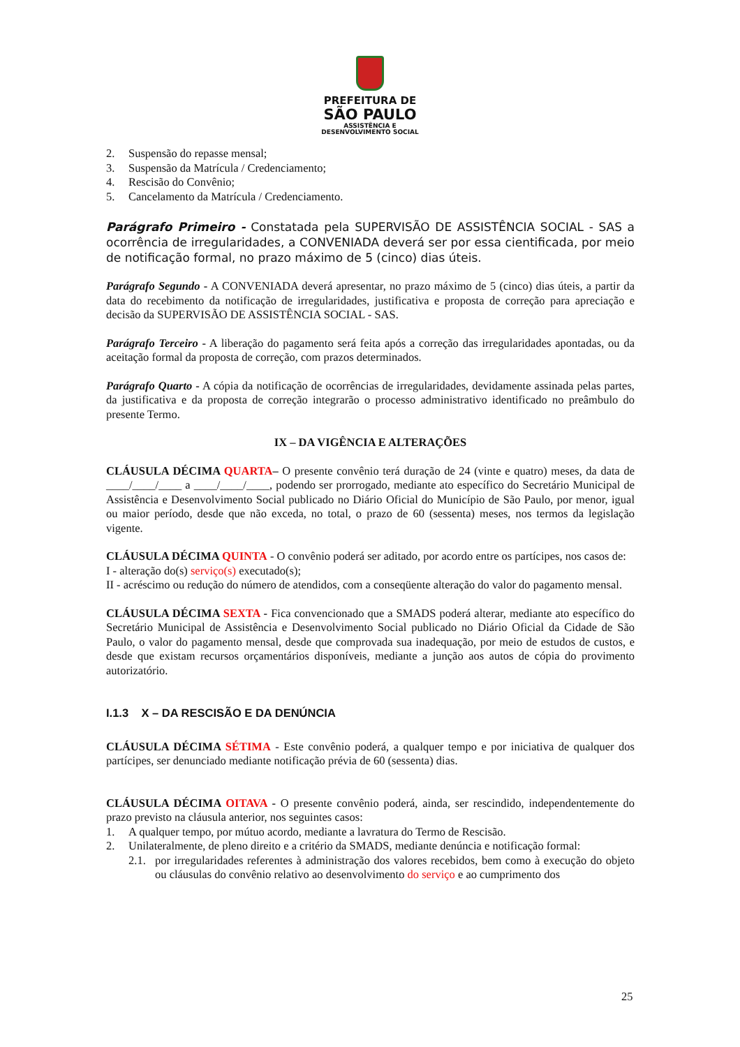PREFEITURA DE
SÃO PAULO
ASSISTÊNCIA E
DESENVOLVIMENTO SOCIAL
2. Suspensão do repasse mensal;
3. Suspensão da Matrícula / Credenciamento;
4. Rescisão do Convênio;
5. Cancelamento da Matrícula / Credenciamento.
Parágrafo Primeiro - Constatada pela SUPERVISÃO DE ASSISTÊNCIA SOCIAL - SAS a ocorrência de irregularidades, a CONVENIADA deverá ser por essa cientificada, por meio de notificação formal, no prazo máximo de 5 (cinco) dias úteis.
Parágrafo Segundo - A CONVENIADA deverá apresentar, no prazo máximo de 5 (cinco) dias úteis, a partir da data do recebimento da notificação de irregularidades, justificativa e proposta de correção para apreciação e decisão da SUPERVISÃO DE ASSISTÊNCIA SOCIAL - SAS.
Parágrafo Terceiro - A liberação do pagamento será feita após a correção das irregularidades apontadas, ou da aceitação formal da proposta de correção, com prazos determinados.
Parágrafo Quarto - A cópia da notificação de ocorrências de irregularidades, devidamente assinada pelas partes, da justificativa e da proposta de correção integrarão o processo administrativo identificado no preâmbulo do presente Termo.
IX – DA VIGÊNCIA E ALTERAÇÕES
CLÁUSULA DÉCIMA QUARTA– O presente convênio terá duração de 24 (vinte e quatro) meses, da data de ____/____/____ a ____/____/____, podendo ser prorrogado, mediante ato específico do Secretário Municipal de Assistência e Desenvolvimento Social publicado no Diário Oficial do Município de São Paulo, por menor, igual ou maior período, desde que não exceda, no total, o prazo de 60 (sessenta) meses, nos termos da legislação vigente.
CLÁUSULA DÉCIMA QUINTA - O convênio poderá ser aditado, por acordo entre os partícipes, nos casos de:
I - alteração do(s) serviço(s) executado(s);
II - acréscimo ou redução do número de atendidos, com a conseqüente alteração do valor do pagamento mensal.
CLÁUSULA DÉCIMA SEXTA - Fica convencionado que a SMADS poderá alterar, mediante ato específico do Secretário Municipal de Assistência e Desenvolvimento Social publicado no Diário Oficial da Cidade de São Paulo, o valor do pagamento mensal, desde que comprovada sua inadequação, por meio de estudos de custos, e desde que existam recursos orçamentários disponíveis, mediante a junção aos autos de cópia do provimento autorizatório.
I.1.3 X – DA RESCISÃO E DA DENÚNCIA
CLÁUSULA DÉCIMA SÉTIMA - Este convênio poderá, a qualquer tempo e por iniciativa de qualquer dos partícipes, ser denunciado mediante notificação prévia de 60 (sessenta) dias.
CLÁUSULA DÉCIMA OITAVA - O presente convênio poderá, ainda, ser rescindido, independentemente do prazo previsto na cláusula anterior, nos seguintes casos:
1. A qualquer tempo, por mútuo acordo, mediante a lavratura do Termo de Rescisão.
2. Unilateralmente, de pleno direito e a critério da SMADS, mediante denúncia e notificação formal:
2.1. por irregularidades referentes à administração dos valores recebidos, bem como à execução do objeto ou cláusulas do convênio relativo ao desenvolvimento do serviço e ao cumprimento dos
25